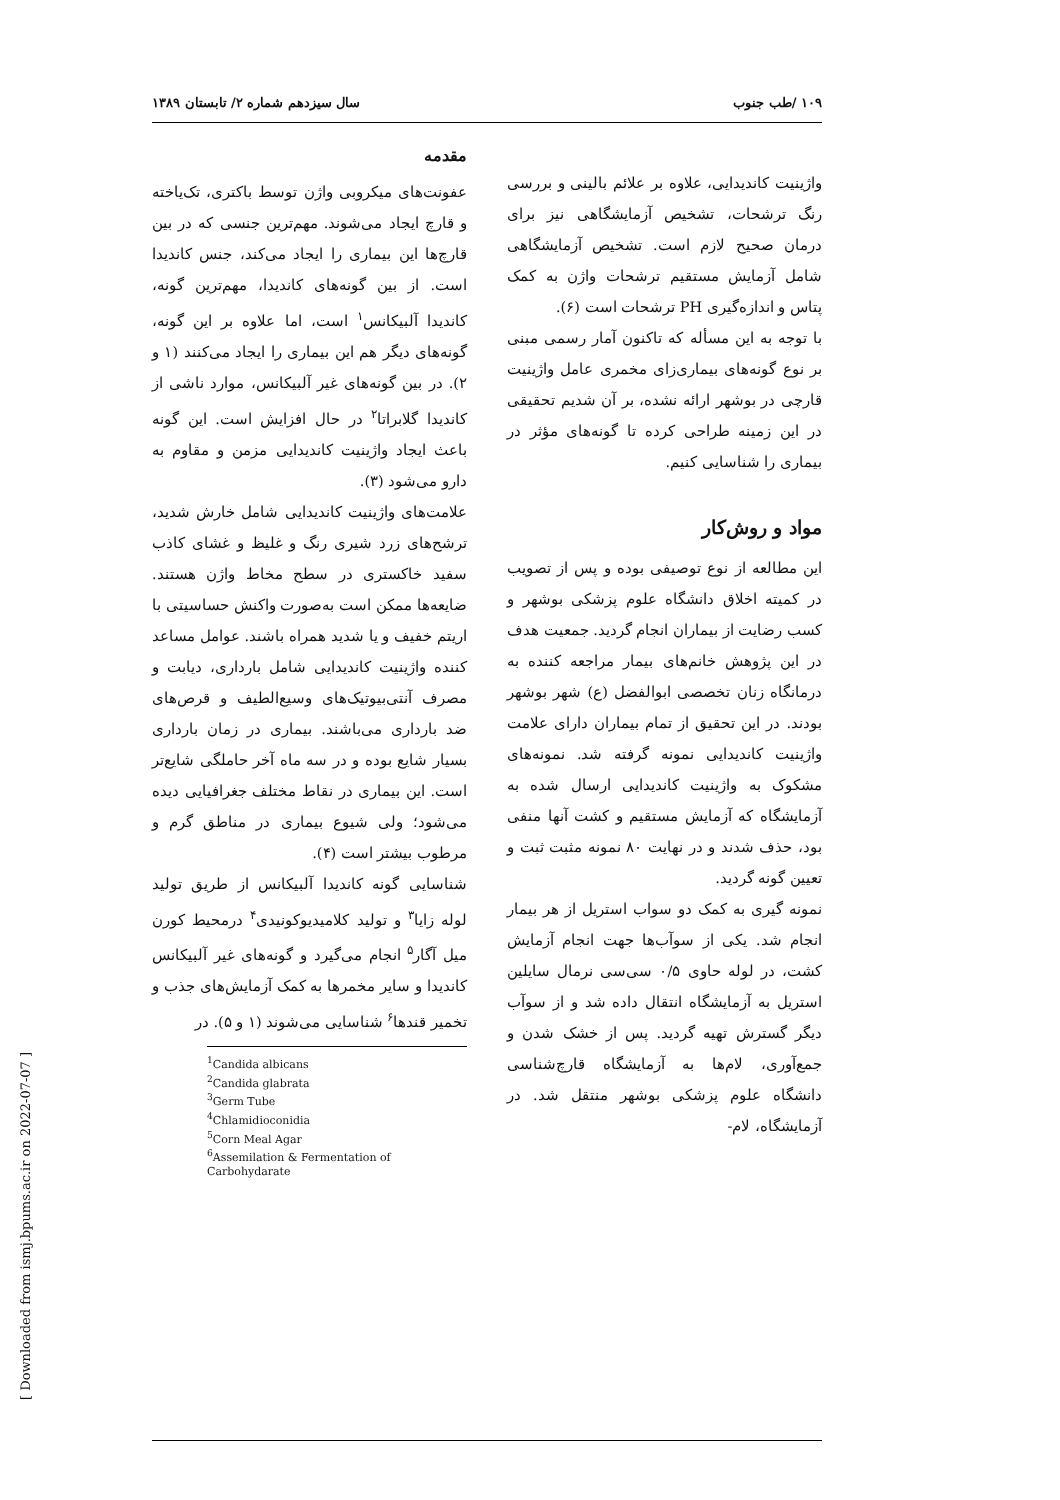۱۰۹ /طب جنوب سال سیزدهم شماره ۲/ تابستان ۱۳۸۹
مقدمه
عفونت‌های میکروبی واژن توسط باکتری، تک‌یاخته و قارچ ایجاد می‌شوند. مهم‌ترین جنسی که در بین قارچ‌ها این بیماری را ایجاد می‌کند، جنس کاندیدا است. از بین گونه‌های کاندیدا، مهم‌ترین گونه، کاندیدا آلبیکانس<sup>۱</sup> است، اما علاوه بر این گونه، گونه‌های دیگر هم این بیماری را ایجاد می‌کنند (۱ و ۲). در بین گونه‌های غیر آلبیکانس، موارد ناشی از کاندیدا گلابراتا<sup>۲</sup> در حال افزایش است. این گونه باعث ایجاد واژینیت کاندیدایی مزمن و مقاوم به دارو می‌شود (۳).
علامت‌های واژینیت کاندیدایی شامل خارش شدید، ترشح‌های زرد شیری رنگ و غلیظ و غشای کاذب سفید خاکستری در سطح مخاط واژن هستند. ضایعه‌ها ممکن است به‌صورت واکنش حساسیتی با اریتم خفیف و یا شدید همراه باشند. عوامل مساعد کننده واژینیت کاندیدایی شامل بارداری، دیابت و مصرف آنتی‌بیوتیک‌های وسیع‌الطیف و قرص‌های ضد بارداری می‌باشند. بیماری در زمان بارداری بسیار شایع بوده و در سه ماه آخر حاملگی شایع‌تر است. این بیماری در نقاط مختلف جغرافیایی دیده می‌شود؛ ولی شیوع بیماری در مناطق گرم و مرطوب بیشتر است (۴).
شناسایی گونه کاندیدا آلبیکانس از طریق تولید لوله زایا<sup>۳</sup> و تولید کلامیدیوکونیدی<sup>۴</sup> درمحیط کورن میل آگار<sup>۵</sup> انجام می‌گیرد و گونه‌های غیر آلبیکانس کاندیدا و سایر مخمرها به کمک آزمایش‌های جذب و تخمیر قندها<sup>۶</sup> شناسایی می‌شوند (۱ و ۵). در
<sup>1</sup> Candida albicans
<sup>2</sup> Candida glabrata
<sup>3</sup> Germ Tube
<sup>4</sup> Chlamidioconidia
<sup>5</sup> Corn Meal Agar
<sup>6</sup> Assemilation & Fermentation of Carbohydarate
واژینیت کاندیدایی، علاوه بر علائم بالینی و بررسی رنگ ترشحات، تشخیص آزمایشگاهی نیز برای درمان صحیح لازم است. تشخیص آزمایشگاهی شامل آزمایش مستقیم ترشحات واژن به کمک پتاس و اندازه‌گیری PH ترشحات است (۶).
با توجه به این مسأله که تاکنون آمار رسمی مبنی بر نوع گونه‌های بیماری‌زای مخمری عامل واژینیت قارچی در بوشهر ارائه نشده، بر آن شدیم تحقیقی در این زمینه طراحی کرده تا گونه‌های مؤثر در بیماری را شناسایی کنیم.
مواد و روش‌کار
این مطالعه از نوع توصیفی بوده و پس از تصویب در کمیته اخلاق دانشگاه علوم پزشکی بوشهر و کسب رضایت از بیماران انجام گردید. جمعیت هدف در این پژوهش خانم‌های بیمار مراجعه کننده به درمانگاه زنان تخصصی ابوالفضل (ع) شهر بوشهر بودند. در این تحقیق از تمام بیماران دارای علامت واژینیت کاندیدایی نمونه گرفته شد. نمونه‌های مشکوک به واژینیت کاندیدایی ارسال شده به آزمایشگاه که آزمایش مستقیم و کشت آنها منفی بود، حذف شدند و در نهایت ۸۰ نمونه مثبت ثبت و تعیین گونه گردید.
نمونه گیری به کمک دو سواب استریل از هر بیمار انجام شد. یکی از سوآب‌ها جهت انجام آزمایش کشت، در لوله حاوی ۰/۵ سی‌سی نرمال سایلین استریل به آزمایشگاه انتقال داده شد و از سوآب دیگر گسترش تهیه گردید. پس از خشک شدن و جمع‌آوری، لام‌ها به آزمایشگاه قارچ‌شناسی دانشگاه علوم پزشکی بوشهر منتقل شد. در آزمایشگاه، لام-
[ Downloaded from ismj.bpums.ac.ir on 2022-07-07 ]